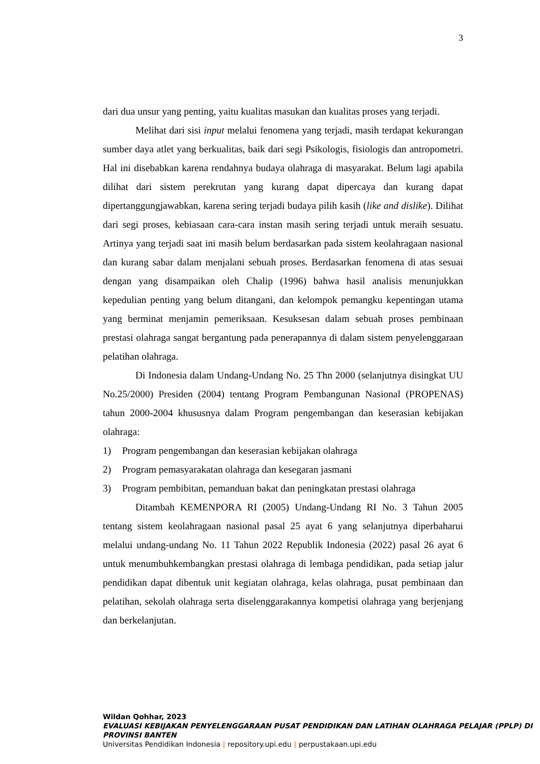3
dari dua unsur yang penting, yaitu kualitas masukan dan kualitas proses yang terjadi.
Melihat dari sisi input melalui fenomena yang terjadi, masih terdapat kekurangan sumber daya atlet yang berkualitas, baik dari segi Psikologis, fisiologis dan antropometri. Hal ini disebabkan karena rendahnya budaya olahraga di masyarakat. Belum lagi apabila dilihat dari sistem perekrutan yang kurang dapat dipercaya dan kurang dapat dipertanggungjawabkan, karena sering terjadi budaya pilih kasih (like and dislike). Dilihat dari segi proses, kebiasaan cara-cara instan masih sering terjadi untuk meraih sesuatu. Artinya yang terjadi saat ini masih belum berdasarkan pada sistem keolahragaan nasional dan kurang sabar dalam menjalani sebuah proses. Berdasarkan fenomena di atas sesuai dengan yang disampaikan oleh Chalip (1996) bahwa hasil analisis menunjukkan kepedulian penting yang belum ditangani, dan kelompok pemangku kepentingan utama yang berminat menjamin pemeriksaan. Kesuksesan dalam sebuah proses pembinaan prestasi olahraga sangat bergantung pada penerapannya di dalam sistem penyelenggaraan pelatihan olahraga.
Di Indonesia dalam Undang-Undang No. 25 Thn 2000 (selanjutnya disingkat UU No.25/2000) Presiden (2004) tentang Program Pembangunan Nasional (PROPENAS) tahun 2000-2004 khususnya dalam Program pengembangan dan keserasian kebijakan olahraga:
1) Program pengembangan dan keserasian kebijakan olahraga
2) Program pemasyarakatan olahraga dan kesegaran jasmani
3) Program pembibitan, pemanduan bakat dan peningkatan prestasi olahraga
Ditambah KEMENPORA RI (2005) Undang-Undang RI No. 3 Tahun 2005 tentang sistem keolahragaan nasional pasal 25 ayat 6 yang selanjutnya diperbaharui melalui undang-undang No. 11 Tahun 2022 Republik Indonesia (2022) pasal 26 ayat 6 untuk menumbuhkembangkan prestasi olahraga di lembaga pendidikan, pada setiap jalur pendidikan dapat dibentuk unit kegiatan olahraga, kelas olahraga, pusat pembinaan dan pelatihan, sekolah olahraga serta diselenggarakannya kompetisi olahraga yang berjenjang dan berkelanjutan.
Wildan Qohhar, 2023
EVALUASI KEBIJAKAN PENYELENGGARAAN PUSAT PENDIDIKAN DAN LATIHAN OLAHRAGA PELAJAR (PPLP) DI PROVINSI BANTEN
Universitas Pendidikan Indonesia | repository.upi.edu | perpustakaan.upi.edu